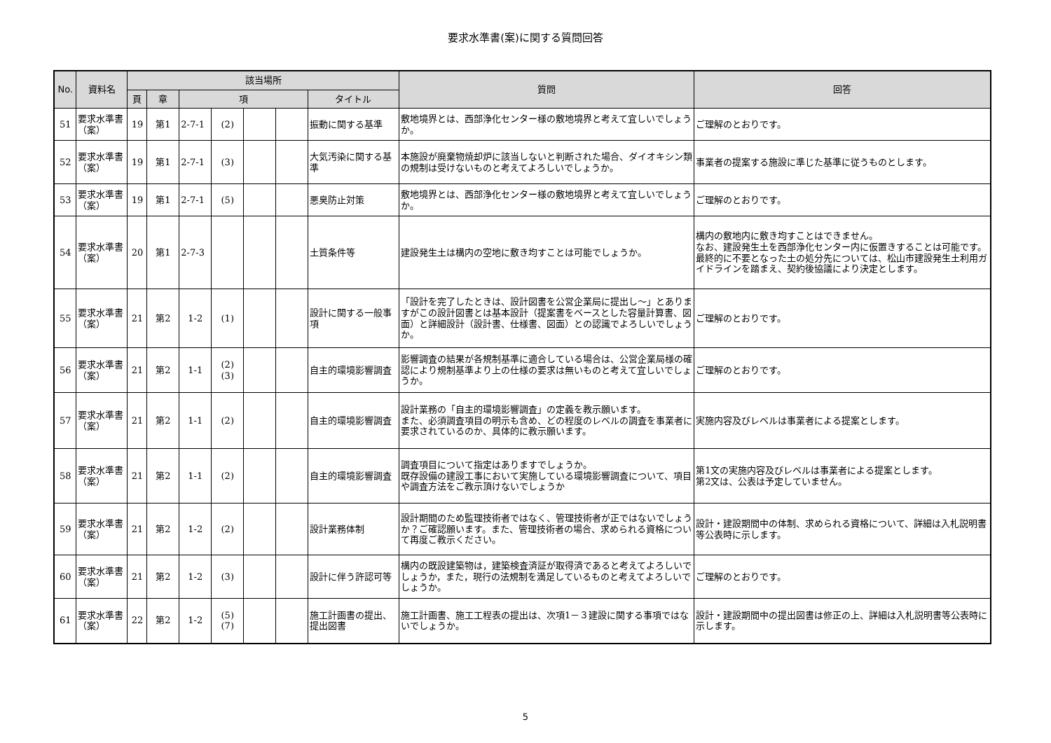要求水準書(案)に関する質問回答
| No. | 資料名 | 該当場所 | | | | | | | 質問 | 回答 |
| --- | --- | --- | --- | --- | --- | --- | --- | --- | --- | --- |
| | | 頁 | 章 | 項 | | | | タイトル | | |
| 51 | 要求水準書（案） | 19 | 第1 | 2-7-1 | (2) | | | 振動に関する基準 | 敷地境界とは、西部浄化センター様の敷地境界と考えて宜しいでしょうか。 | ご理解のとおりです。 |
| 52 | 要求水準書（案） | 19 | 第1 | 2-7-1 | (3) | | | 大気汚染に関する基準 | 本施設が廃棄物焼却炉に該当しないと判断された場合、ダイオキシン類の規制は受けないものと考えてよろしいでしょうか。 | 事業者の提案する施設に準じた基準に従うものとします。 |
| 53 | 要求水準書（案） | 19 | 第1 | 2-7-1 | (5) | | | 悪臭防止対策 | 敷地境界とは、西部浄化センター様の敷地境界と考えて宜しいでしょうか。 | ご理解のとおりです。 |
| 54 | 要求水準書（案） | 20 | 第1 | 2-7-3 | | | | 土質条件等 | 建設発生土は構内の空地に敷き均すことは可能でしょうか。 | 構内の敷地内に敷き均すことはできません。 なお、建設発生土を西部浄化センター内に仮置きすることは可能です。最終的に不要となった土の処分先については、松山市建設発生土利用ガイドラインを踏まえ、契約後協議により決定とします。 |
| 55 | 要求水準書（案） | 21 | 第2 | 1-2 | (1) | | | 設計に関する一般事項 | 「設計を完了したときは、設計図書を公営企業局に提出し～」とありますがこの設計図書とは基本設計（提案書をベースとした容量計算書、図面）と詳細設計（設計書、仕様書、図面）との認識でよろしいでしょうか。 | ご理解のとおりです。 |
| 56 | 要求水準書（案） | 21 | 第2 | 1-1 | (2) (3) | | | 自主的環境影響調査 | 影響調査の結果が各規制基準に適合している場合は、公営企業局様の確認により規制基準より上の仕様の要求は無いものと考えて宜しいでしょうか。 | ご理解のとおりです。 |
| 57 | 要求水準書（案） | 21 | 第2 | 1-1 | (2) | | | 自主的環境影響調査 | 設計業務の「自主的環境影響調査」の定義を教示願います。 また、必須調査項目の明示も含め、どの程度のレベルの調査を事業者に要求されているのか、具体的に教示願います。 | 実施内容及びレベルは事業者による提案とします。 |
| 58 | 要求水準書（案） | 21 | 第2 | 1-1 | (2) | | | 自主的環境影響調査 | 調査項目について指定はありますでしょうか。 既存設備の建設工事において実施している環境影響調査について、項目や調査方法をご教示頂けないでしょうか | 第1文の実施内容及びレベルは事業者による提案とします。 第2文は、公表は予定していません。 |
| 59 | 要求水準書（案） | 21 | 第2 | 1-2 | (2) | | | 設計業務体制 | 設計期間のため監理技術者ではなく、管理技術者が正ではないでしょうか？ご確認願います。また、管理技術者の場合、求められる資格について再度ご教示ください。 | 設計・建設期間中の体制、求められる資格について、詳細は入札説明書等公表時に示します。 |
| 60 | 要求水準書（案） | 21 | 第2 | 1-2 | (3) | | | 設計に伴う許認可等 | 構内の既設建築物は，建築検査済証が取得済であると考えてよろしいでしょうか，また，現行の法規制を満足しているものと考えてよろしいでしょうか。 | ご理解のとおりです。 |
| 61 | 要求水準書（案） | 22 | 第2 | 1-2 | (5) (7) | | | 施工計画書の提出、 提出図書 | 施工計画書、施工工程表の提出は、次項1－３建設に関する事項ではないでしょうか。 | 設計・建設期間中の提出図書は修正の上、詳細は入札説明書等公表時に示します。 |
5